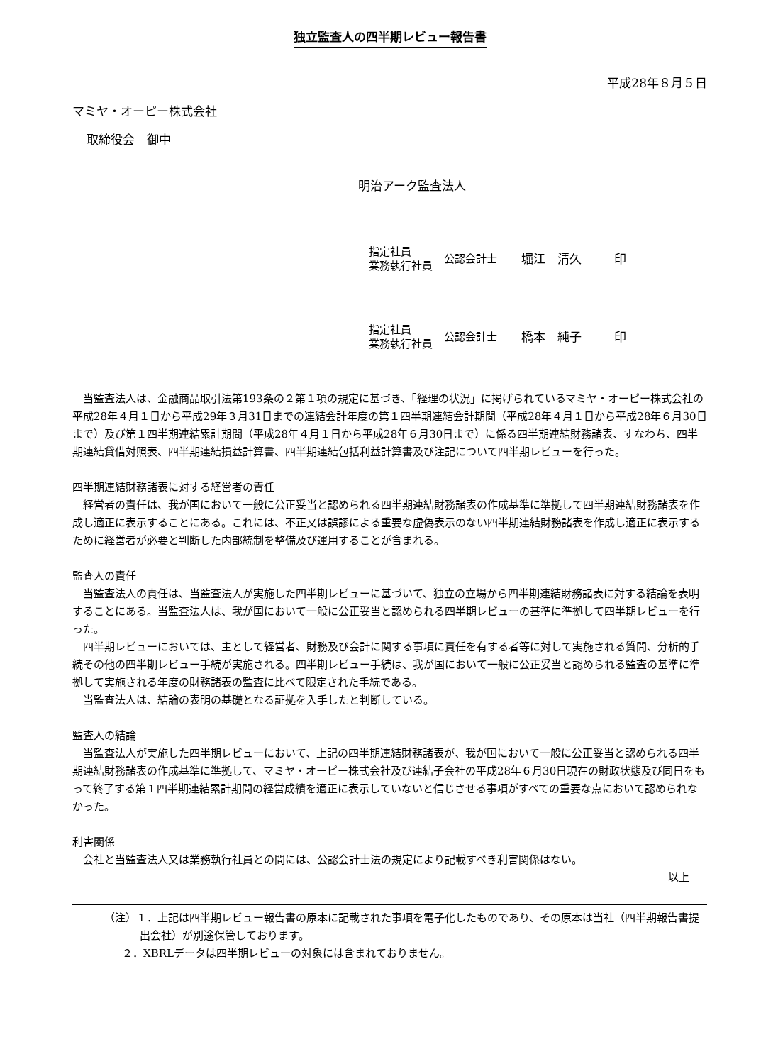独立監査人の四半期レビュー報告書
平成28年８月５日
マミヤ・オーピー株式会社
取締役会　御中
明治アーク監査法人
指定社員
業務執行社員
公認会計士 堀江　清久 印
指定社員
業務執行社員
公認会計士 橋本　純子 印
　当監査法人は、金融商品取引法第193条の２第１項の規定に基づき、「経理の状況」に掲げられているマミヤ・オーピー株式会社の平成28年４月１日から平成29年３月31日までの連結会計年度の第１四半期連結会計期間（平成28年４月１日から平成28年６月30日まで）及び第１四半期連結累計期間（平成28年４月１日から平成28年６月30日まで）に係る四半期連結財務諸表、すなわち、四半期連結貸借対照表、四半期連結損益計算書、四半期連結包括利益計算書及び注記について四半期レビューを行った。
四半期連結財務諸表に対する経営者の責任
　経営者の責任は、我が国において一般に公正妥当と認められる四半期連結財務諸表の作成基準に準拠して四半期連結財務諸表を作成し適正に表示することにある。これには、不正又は誤謬による重要な虚偽表示のない四半期連結財務諸表を作成し適正に表示するために経営者が必要と判断した内部統制を整備及び運用することが含まれる。
監査人の責任
　当監査法人の責任は、当監査法人が実施した四半期レビューに基づいて、独立の立場から四半期連結財務諸表に対する結論を表明することにある。当監査法人は、我が国において一般に公正妥当と認められる四半期レビューの基準に準拠して四半期レビューを行った。
　四半期レビューにおいては、主として経営者、財務及び会計に関する事項に責任を有する者等に対して実施される質問、分析的手続その他の四半期レビュー手続が実施される。四半期レビュー手続は、我が国において一般に公正妥当と認められる監査の基準に準拠して実施される年度の財務諸表の監査に比べて限定された手続である。
　当監査法人は、結論の表明の基礎となる証拠を入手したと判断している。
監査人の結論
　当監査法人が実施した四半期レビューにおいて、上記の四半期連結財務諸表が、我が国において一般に公正妥当と認められる四半期連結財務諸表の作成基準に準拠して、マミヤ・オーピー株式会社及び連結子会社の平成28年６月30日現在の財政状態及び同日をもって終了する第１四半期連結累計期間の経営成績を適正に表示していないと信じさせる事項がすべての重要な点において認められなかった。
利害関係
　会社と当監査法人又は業務執行社員との間には、公認会計士法の規定により記載すべき利害関係はない。
以上
（注）１．上記は四半期レビュー報告書の原本に記載された事項を電子化したものであり、その原本は当社（四半期報告書提出会社）が別途保管しております。
２．XBRLデータは四半期レビューの対象には含まれておりません。